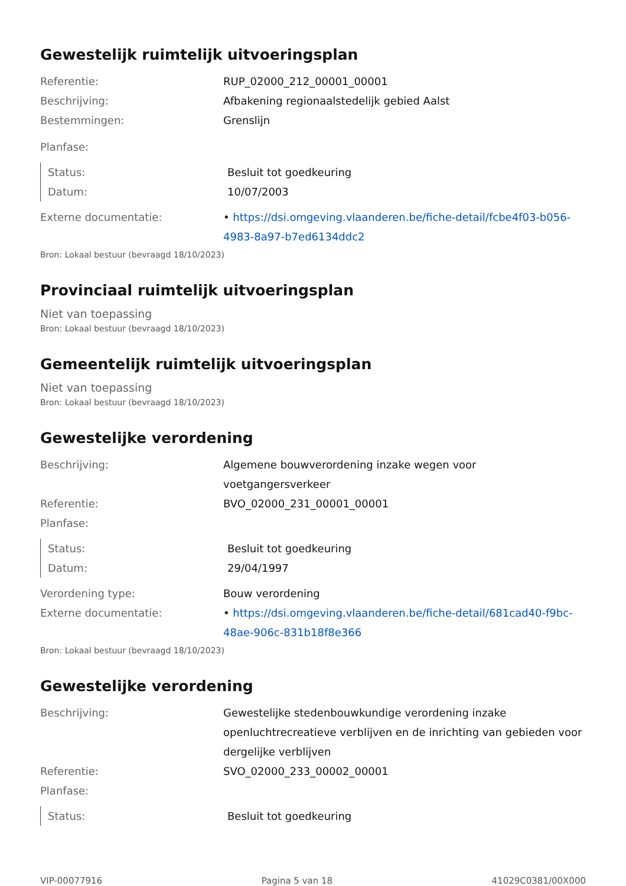Gewestelijk ruimtelijk uitvoeringsplan
Referentie: RUP_02000_212_00001_00001
Beschrijving: Afbakening regionaalstedelijk gebied Aalst
Bestemmingen: Grenslijn
Planfase:
Status: Besluit tot goedkeuring
Datum: 10/07/2003
Externe documentatie: • https://dsi.omgeving.vlaanderen.be/fiche-detail/fcbe4f03-b056-4983-8a97-b7ed6134ddc2
Bron: Lokaal bestuur (bevraagd 18/10/2023)
Provinciaal ruimtelijk uitvoeringsplan
Niet van toepassing
Bron: Lokaal bestuur (bevraagd 18/10/2023)
Gemeentelijk ruimtelijk uitvoeringsplan
Niet van toepassing
Bron: Lokaal bestuur (bevraagd 18/10/2023)
Gewestelijke verordening
Beschrijving: Algemene bouwverordening inzake wegen voor voetgangersverkeer
Referentie: BVO_02000_231_00001_00001
Planfase:
Status: Besluit tot goedkeuring
Datum: 29/04/1997
Verordening type: Bouw verordening
Externe documentatie: • https://dsi.omgeving.vlaanderen.be/fiche-detail/681cad40-f9bc-48ae-906c-831b18f8e366
Bron: Lokaal bestuur (bevraagd 18/10/2023)
Gewestelijke verordening
Beschrijving: Gewestelijke stedenbouwkundige verordening inzake openluchtrecreatieve verblijven en de inrichting van gebieden voor dergelijke verblijven
Referentie: SVO_02000_233_00002_00001
Planfase:
Status: Besluit tot goedkeuring
VIP-00077916 Pagina 5 van 18 41029C0381/00X000